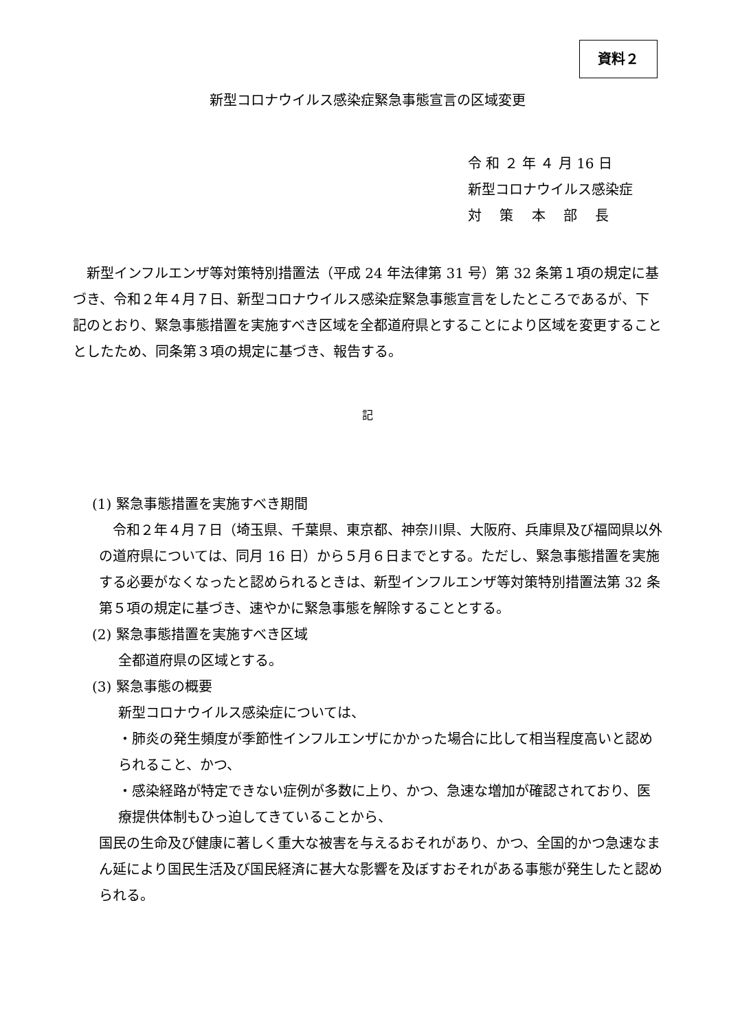資料２
新型コロナウイルス感染症緊急事態宣言の区域変更
令 和 ２ 年 ４ 月 16 日
新型コロナウイルス感染症
対　 策　 本　 部　 長
　新型インフルエンザ等対策特別措置法（平成 24 年法律第 31 号）第 32 条第１項の規定に基づき、令和２年４月７日、新型コロナウイルス感染症緊急事態宣言をしたところであるが、下記のとおり、緊急事態措置を実施すべき区域を全都道府県とすることにより区域を変更することとしたため、同条第３項の規定に基づき、報告する。
記
(1) 緊急事態措置を実施すべき期間
　令和２年４月７日（埼玉県、千葉県、東京都、神奈川県、大阪府、兵庫県及び福岡県以外の道府県については、同月 16 日）から５月６日までとする。ただし、緊急事態措置を実施する必要がなくなったと認められるときは、新型インフルエンザ等対策特別措置法第 32 条第５項の規定に基づき、速やかに緊急事態を解除することとする。
(2) 緊急事態措置を実施すべき区域
全都道府県の区域とする。
(3) 緊急事態の概要
新型コロナウイルス感染症については、
・肺炎の発生頻度が季節性インフルエンザにかかった場合に比して相当程度高いと認められること、かつ、
・感染経路が特定できない症例が多数に上り、かつ、急速な増加が確認されており、医療提供体制もひっ迫してきていることから、
国民の生命及び健康に著しく重大な被害を与えるおそれがあり、かつ、全国的かつ急速なまん延により国民生活及び国民経済に甚大な影響を及ぼすおそれがある事態が発生したと認められる。